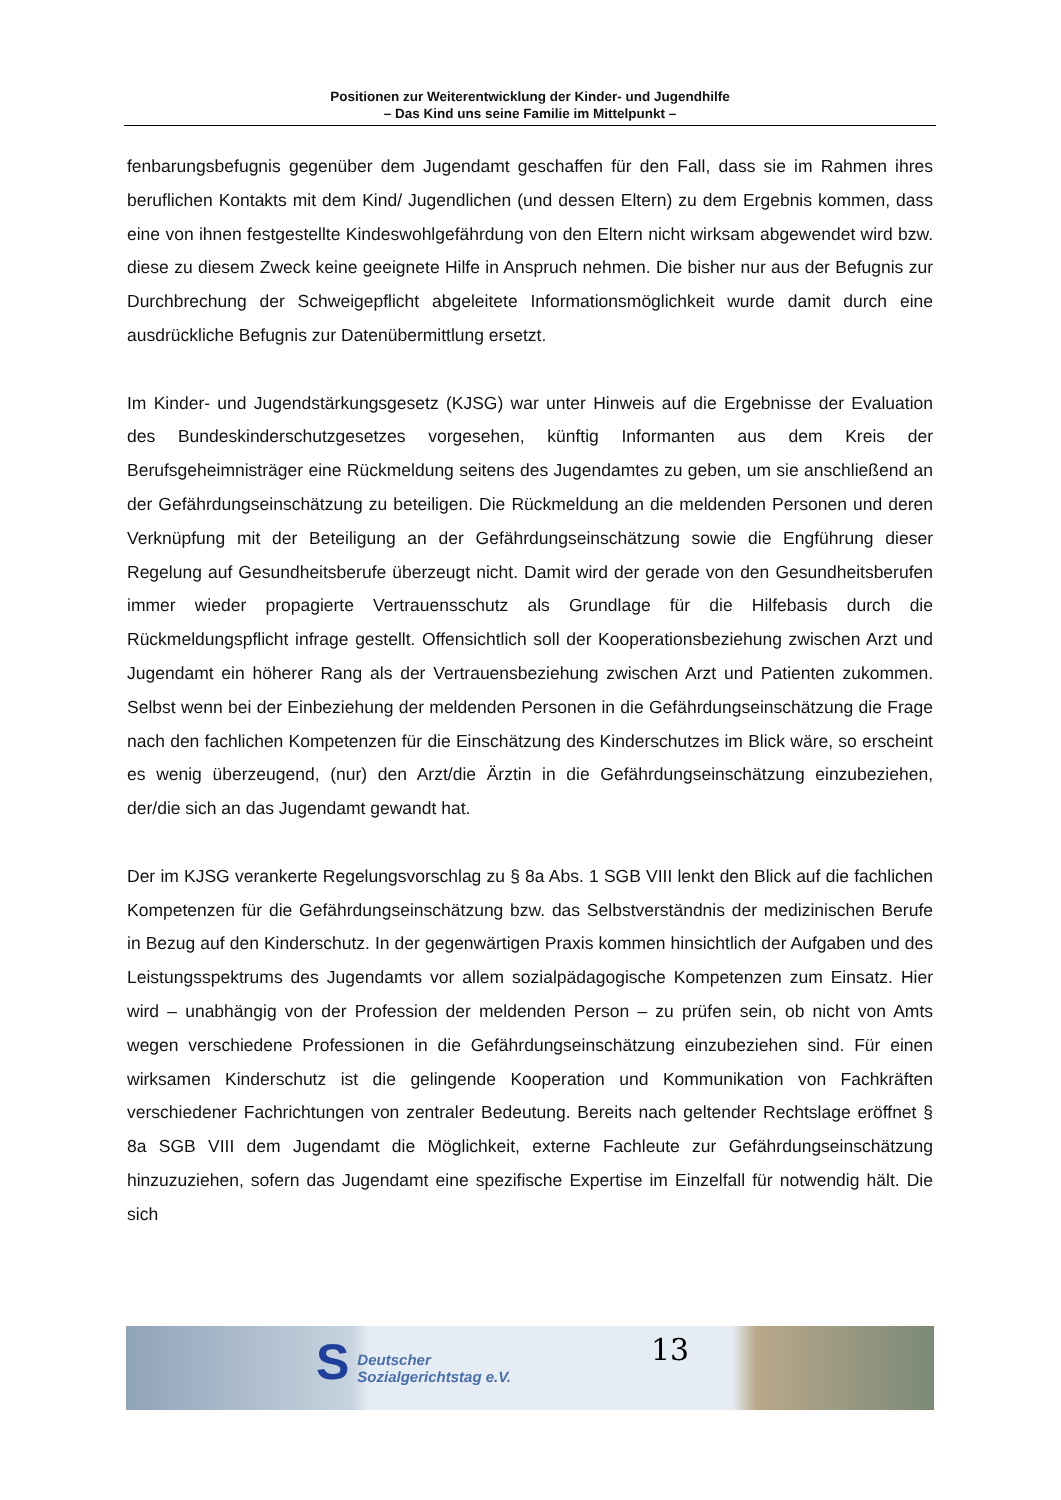Positionen zur Weiterentwicklung der Kinder- und Jugendhilfe
– Das Kind uns seine Familie im Mittelpunkt –
fenbarungsbefugnis gegenüber dem Jugendamt geschaffen für den Fall, dass sie im Rahmen ihres beruflichen Kontakts mit dem Kind/ Jugendlichen (und dessen Eltern) zu dem Ergebnis kommen, dass eine von ihnen festgestellte Kindeswohlgefährdung von den Eltern nicht wirksam abgewendet wird bzw. diese zu diesem Zweck keine geeignete Hilfe in Anspruch nehmen. Die bisher nur aus der Befugnis zur Durchbrechung der Schweigepflicht abgeleitete Informationsmöglichkeit wurde damit durch eine ausdrückliche Befugnis zur Datenübermittlung ersetzt.
Im Kinder- und Jugendstärkungsgesetz (KJSG) war unter Hinweis auf die Ergebnisse der Evaluation des Bundeskinderschutzgesetzes vorgesehen, künftig Informanten aus dem Kreis der Berufsgeheimnisträger eine Rückmeldung seitens des Jugendamtes zu geben, um sie anschließend an der Gefährdungseinschätzung zu beteiligen. Die Rückmeldung an die meldenden Personen und deren Verknüpfung mit der Beteiligung an der Gefährdungseinschätzung sowie die Engführung dieser Regelung auf Gesundheitsberufe überzeugt nicht. Damit wird der gerade von den Gesundheitsberufen immer wieder propagierte Vertrauensschutz als Grundlage für die Hilfebasis durch die Rückmeldungspflicht infrage gestellt. Offensichtlich soll der Kooperationsbeziehung zwischen Arzt und Jugendamt ein höherer Rang als der Vertrauensbeziehung zwischen Arzt und Patienten zukommen. Selbst wenn bei der Einbeziehung der meldenden Personen in die Gefährdungseinschätzung die Frage nach den fachlichen Kompetenzen für die Einschätzung des Kinderschutzes im Blick wäre, so erscheint es wenig überzeugend, (nur) den Arzt/die Ärztin in die Gefährdungseinschätzung einzubeziehen, der/die sich an das Jugendamt gewandt hat.
Der im KJSG verankerte Regelungsvorschlag zu § 8a Abs. 1 SGB VIII lenkt den Blick auf die fachlichen Kompetenzen für die Gefährdungseinschätzung bzw. das Selbstverständnis der medizinischen Berufe in Bezug auf den Kinderschutz. In der gegenwärtigen Praxis kommen hinsichtlich der Aufgaben und des Leistungsspektrums des Jugendamts vor allem sozialpädagogische Kompetenzen zum Einsatz. Hier wird – unabhängig von der Profession der meldenden Person – zu prüfen sein, ob nicht von Amts wegen verschiedene Professionen in die Gefährdungseinschätzung einzubeziehen sind. Für einen wirksamen Kinderschutz ist die gelingende Kooperation und Kommunikation von Fachkräften verschiedener Fachrichtungen von zentraler Bedeutung. Bereits nach geltender Rechtslage eröffnet § 8a SGB VIII dem Jugendamt die Möglichkeit, externe Fachleute zur Gefährdungseinschätzung hinzuzuziehen, sofern das Jugendamt eine spezifische Expertise im Einzelfall für notwendig hält. Die sich
S
Deutscher
Sozialgerichtstag e.V.
13